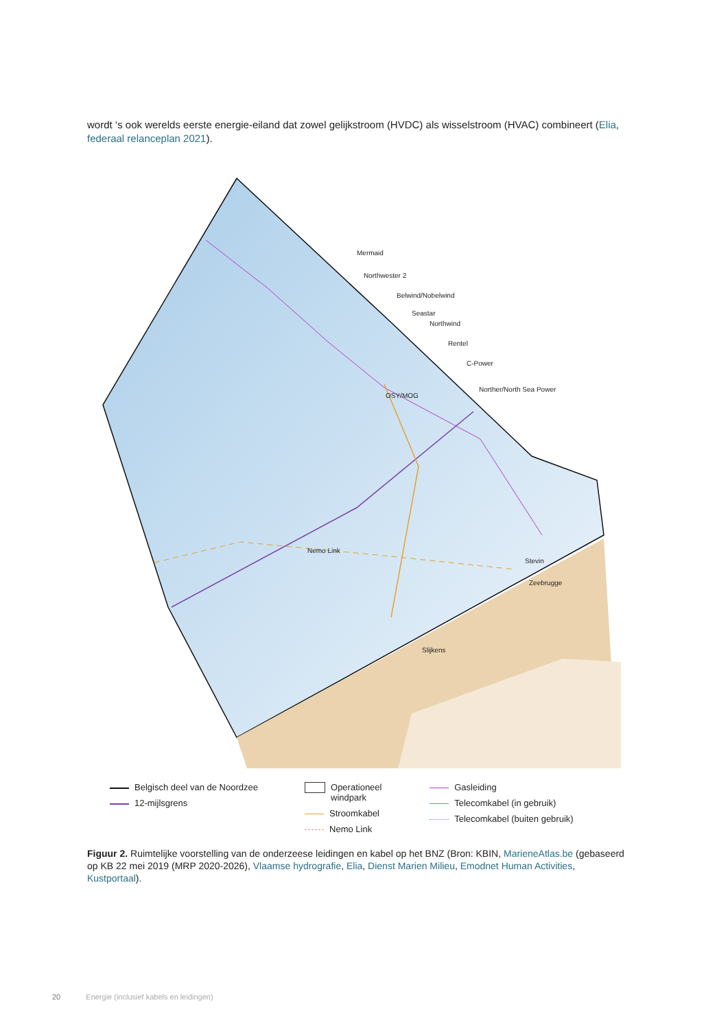wordt ‘s ook werelds eerste energie-eiland dat zowel gelijkstroom (HVDC) als wisselstroom (HVAC) combineert (Elia, federaal relanceplan 2021).
Mermaid
Northwester 2
Belwind/Nobelwind
Seastar
Northwind
Rentel
C-Power
Norther/North Sea Power
OSY/MOG
Nemo Link
Stevin
Zeebrugge
Slijkens
Belgisch deel van de Noordzee
12-mijlsgrens
Operationeel
windpark
Stroomkabel
Nemo Link
Gasleiding
Telecomkabel (in gebruik)
Telecomkabel (buiten gebruik)
Figuur 2. Ruimtelijke voorstelling van de onderzeese leidingen en kabel op het BNZ (Bron: KBIN, MarieneAtlas.be (gebaseerd op KB 22 mei 2019 (MRP 2020-2026), Vlaamse hydrografie, Elia, Dienst Marien Milieu, Emodnet Human Activities, Kustportaal).
20 Energie (inclusief kabels en leidingen)